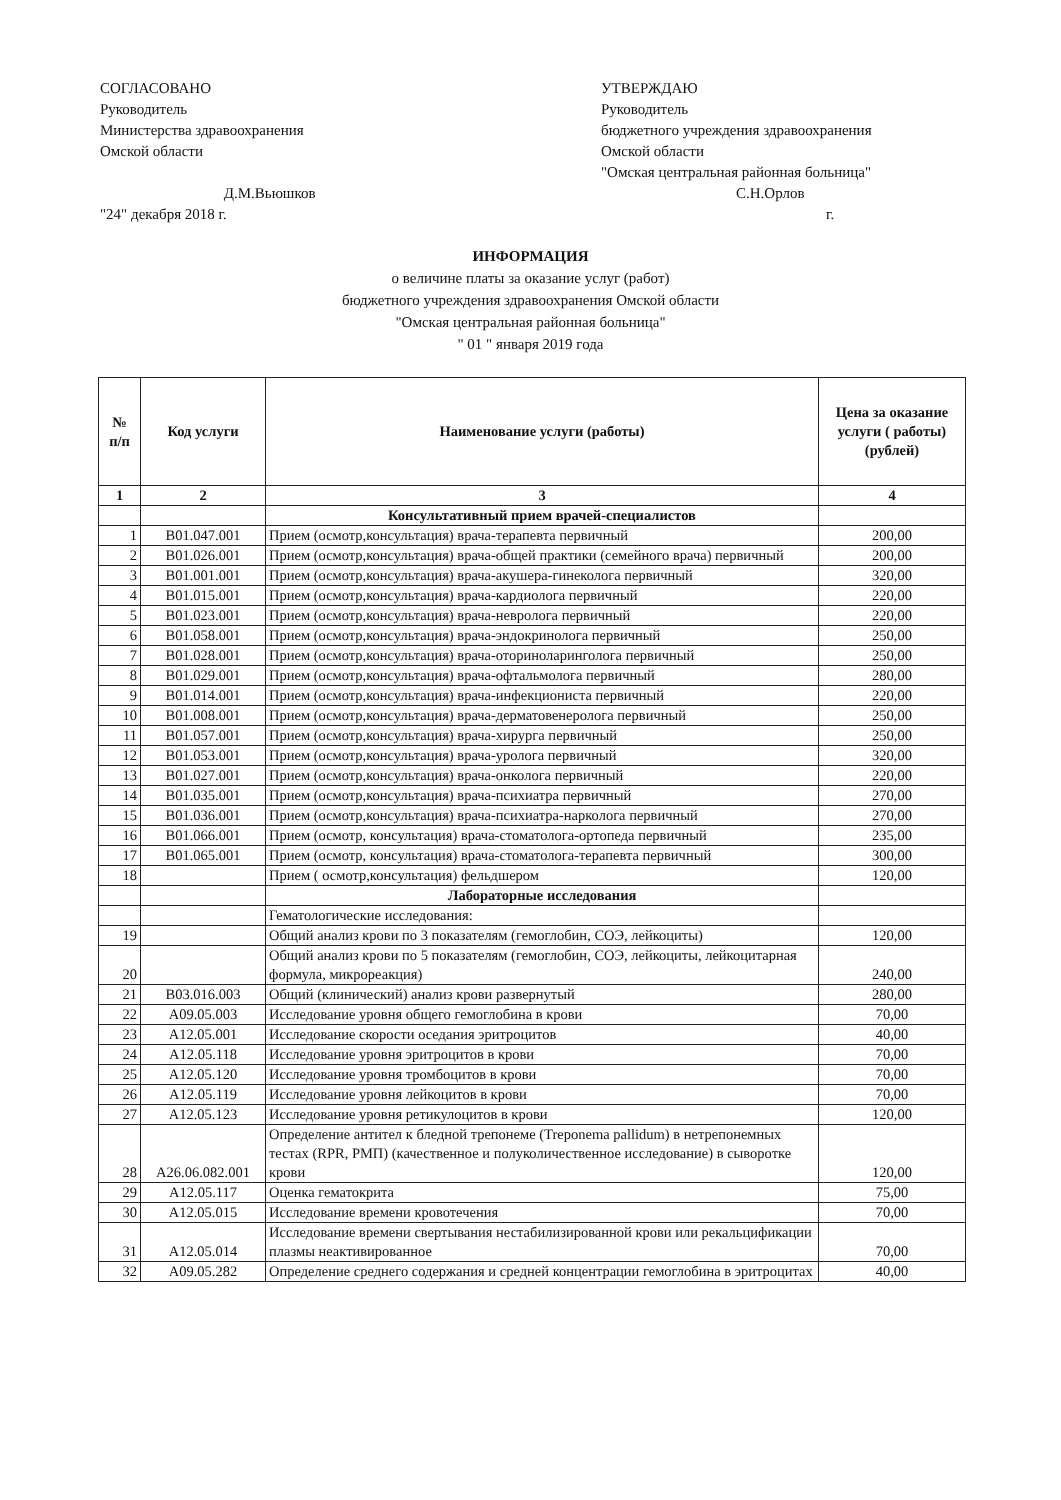СОГЛАСОВАНО
Руководитель
Министерства здравоохранения
Омской области
Д.М.Вьюшков
"24" декабря 2018 г.
УТВЕРЖДАЮ
Руководитель
бюджетного учреждения здравоохранения
Омской области
"Омская центральная районная больница"
С.Н.Орлов
г.
ИНФОРМАЦИЯ
о величине платы за оказание услуг (работ)
бюджетного учреждения здравоохранения Омской области
"Омская центральная районная больница"
" 01 " января 2019 года
| № п/п | Код услуги | Наименование услуги (работы) | Цена за оказание услуги ( работы) (рублей) |
| --- | --- | --- | --- |
| 1 | 2 | 3 | 4 |
| | | Консультативный прием врачей-специалистов | |
| 1 | B01.047.001 | Прием (осмотр,консультация) врача-терапевта первичный | 200,00 |
| 2 | B01.026.001 | Прием (осмотр,консультация) врача-общей практики (семейного врача) первичный | 200,00 |
| 3 | B01.001.001 | Прием (осмотр,консультация) врача-акушера-гинеколога первичный | 320,00 |
| 4 | B01.015.001 | Прием (осмотр,консультация) врача-кардиолога первичный | 220,00 |
| 5 | B01.023.001 | Прием (осмотр,консультация) врача-невролога первичный | 220,00 |
| 6 | B01.058.001 | Прием (осмотр,консультация) врача-эндокринолога первичный | 250,00 |
| 7 | B01.028.001 | Прием (осмотр,консультация) врача-оториноларинголога первичный | 250,00 |
| 8 | B01.029.001 | Прием (осмотр,консультация) врача-офтальмолога первичный | 280,00 |
| 9 | B01.014.001 | Прием (осмотр,консультация) врача-инфекциониста первичный | 220,00 |
| 10 | B01.008.001 | Прием (осмотр,консультация) врача-дерматовенеролога первичный | 250,00 |
| 11 | B01.057.001 | Прием (осмотр,консультация) врача-хирурга первичный | 250,00 |
| 12 | B01.053.001 | Прием (осмотр,консультация) врача-уролога первичный | 320,00 |
| 13 | B01.027.001 | Прием (осмотр,консультация) врача-онколога первичный | 220,00 |
| 14 | B01.035.001 | Прием (осмотр,консультация) врача-психиатра первичный | 270,00 |
| 15 | B01.036.001 | Прием (осмотр,консультация) врача-психиатра-нарколога первичный | 270,00 |
| 16 | B01.066.001 | Прием (осмотр, консультация) врача-стоматолога-ортопеда первичный | 235,00 |
| 17 | B01.065.001 | Прием (осмотр, консультация) врача-стоматолога-терапевта первичный | 300,00 |
| 18 | | Прием ( осмотр,консультация) фельдшером | 120,00 |
| | | Лабораторные исследования | |
| | | Гематологические исследования: | |
| 19 | | Общий анализ крови по 3 показателям (гемоглобин, СОЭ, лейкоциты) | 120,00 |
| 20 | | Общий анализ крови по 5 показателям (гемоглобин, СОЭ, лейкоциты, лейкоцитарная формула, микрореакция) | 240,00 |
| 21 | B03.016.003 | Общий (клинический) анализ крови развернутый | 280,00 |
| 22 | A09.05.003 | Исследование уровня общего гемоглобина в крови | 70,00 |
| 23 | A12.05.001 | Исследование скорости оседания эритроцитов | 40,00 |
| 24 | A12.05.118 | Исследование уровня эритроцитов в крови | 70,00 |
| 25 | A12.05.120 | Исследование уровня тромбоцитов в крови | 70,00 |
| 26 | A12.05.119 | Исследование уровня лейкоцитов в крови | 70,00 |
| 27 | A12.05.123 | Исследование уровня ретикулоцитов в крови | 120,00 |
| 28 | A26.06.082.001 | Определение антител к бледной трепонеме (Treponema pallidum) в нетрепонемных тестах (RPR, РМП) (качественное и полуколичественное исследование) в сыворотке крови | 120,00 |
| 29 | A12.05.117 | Оценка гематокрита | 75,00 |
| 30 | A12.05.015 | Исследование времени кровотечения | 70,00 |
| 31 | A12.05.014 | Исследование времени свертывания нестабилизированной крови или рекальцификации плазмы неактивированное | 70,00 |
| 32 | A09.05.282 | Определение среднего содержания и средней концентрации гемоглобина в эритроцитах | 40,00 |